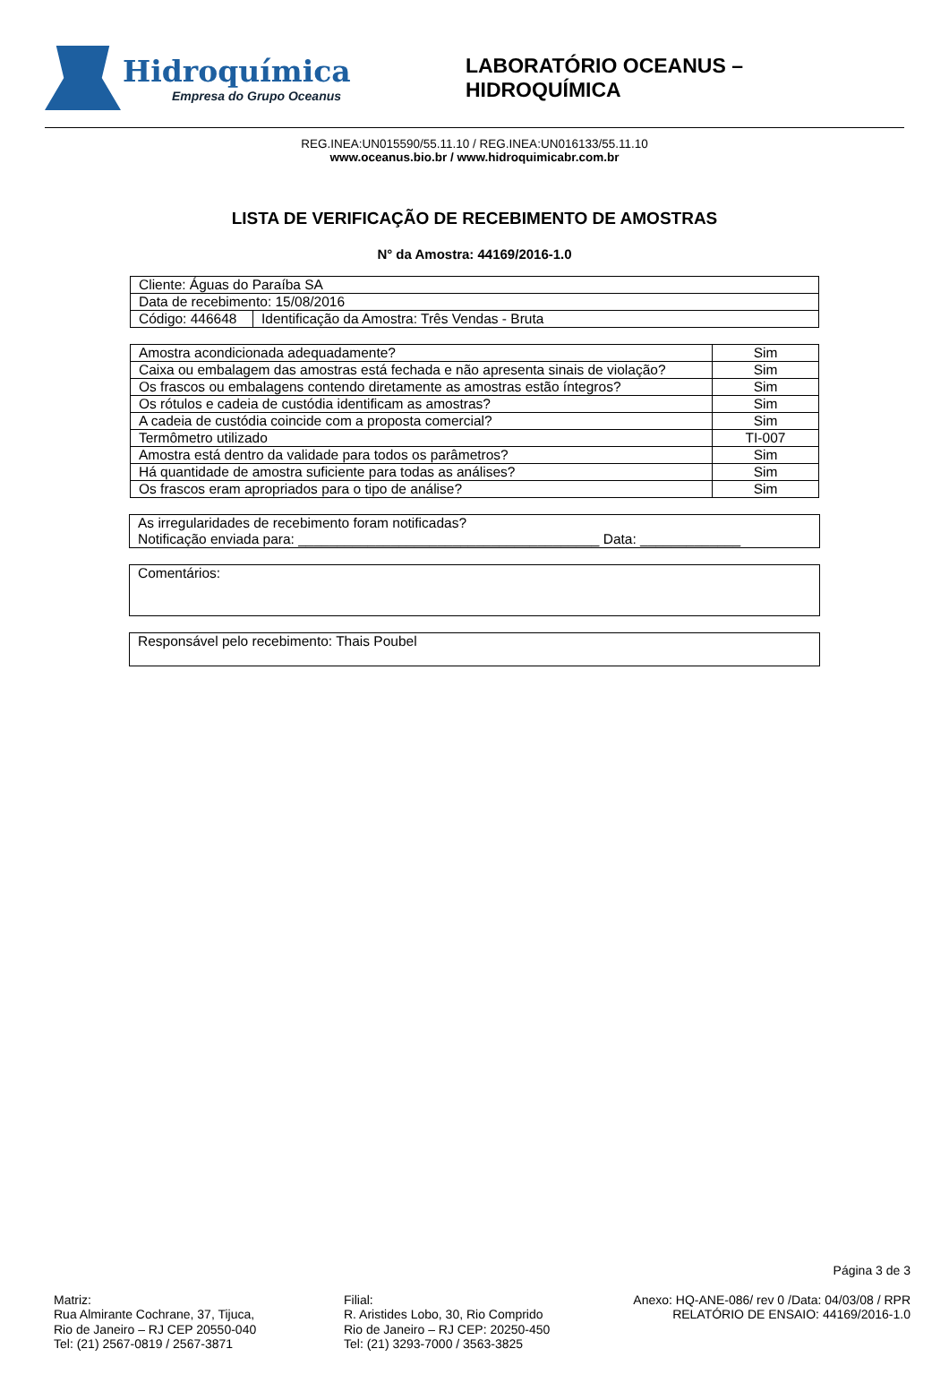Hidroquímica
Empresa do Grupo Oceanus
LABORATÓRIO OCEANUS – HIDROQUÍMICA
REG.INEA:UN015590/55.11.10 / REG.INEA:UN016133/55.11.10
www.oceanus.bio.br / www.hidroquimicabr.com.br
LISTA DE VERIFICAÇÃO DE RECEBIMENTO DE AMOSTRAS
N° da Amostra: 44169/2016-1.0
| Cliente: Águas do Paraíba SA | |
| Data de recebimento: 15/08/2016 | |
| Código: 446648 | Identificação da Amostra: Três Vendas - Bruta |
| Amostra acondicionada adequadamente? | Sim |
| Caixa ou embalagem das amostras está fechada e não apresenta sinais de violação? | Sim |
| Os frascos ou embalagens contendo diretamente as amostras estão íntegros? | Sim |
| Os rótulos e cadeia de custódia identificam as amostras? | Sim |
| A cadeia de custódia coincide com a proposta comercial? | Sim |
| Termômetro utilizado | TI-007 |
| Amostra está dentro da validade para todos os parâmetros? | Sim |
| Há quantidade de amostra suficiente para todas as análises? | Sim |
| Os frascos eram apropriados para o tipo de análise? | Sim |
As irregularidades de recebimento foram notificadas?
Notificação enviada para: _______________________________________ Data: _____________
Comentários:
Responsável pelo recebimento: Thais Poubel
Página 3 de 3
Matriz:
Rua Almirante Cochrane, 37, Tijuca,
Rio de Janeiro – RJ CEP 20550-040
Tel: (21) 2567-0819 / 2567-3871
Filial:
R. Aristides Lobo, 30, Rio Comprido
Rio de Janeiro – RJ CEP: 20250-450
Tel: (21) 3293-7000 / 3563-3825
Anexo: HQ-ANE-086/ rev 0 /Data: 04/03/08 / RPR
RELATÓRIO DE ENSAIO: 44169/2016-1.0